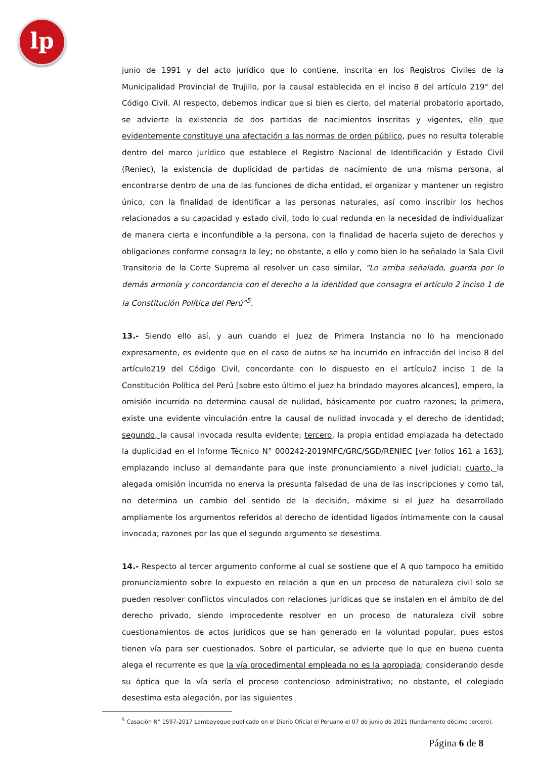lp
junio de 1991 y del acto jurídico que lo contiene, inscrita en los Registros Civiles de la Municipalidad Provincial de Trujillo, por la causal establecida en el inciso 8 del artículo 219° del Código Civil. Al respecto, debemos indicar que si bien es cierto, del material probatorio aportado, se advierte la existencia de dos partidas de nacimientos inscritas y vigentes, ello que evidentemente constituye una afectación a las normas de orden público, pues no resulta tolerable dentro del marco jurídico que establece el Registro Nacional de Identificación y Estado Civil (Reniec), la existencia de duplicidad de partidas de nacimiento de una misma persona, al encontrarse dentro de una de las funciones de dicha entidad, el organizar y mantener un registro único, con la finalidad de identificar a las personas naturales, así como inscribir los hechos relacionados a su capacidad y estado civil, todo lo cual redunda en la necesidad de individualizar de manera cierta e inconfundible a la persona, con la finalidad de hacerla sujeto de derechos y obligaciones conforme consagra la ley; no obstante, a ello y como bien lo ha señalado la Sala Civil Transitoria de la Corte Suprema al resolver un caso similar, “Lo arriba señalado, guarda por lo demás armonía y concordancia con el derecho a la identidad que consagra el artículo 2 inciso 1 de la Constitución Política del Perú”<sup>5</sup>.
13.- Siendo ello así, y aun cuando el Juez de Primera Instancia no lo ha mencionado expresamente, es evidente que en el caso de autos se ha incurrido en infracción del inciso 8 del artículo219 del Código Civil, concordante con lo dispuesto en el artículo2 inciso 1 de la Constitución Política del Perú [sobre esto último el juez ha brindado mayores alcances], empero, la omisión incurrida no determina causal de nulidad, básicamente por cuatro razones; la primera, existe una evidente vinculación entre la causal de nulidad invocada y el derecho de identidad; segundo, la causal invocada resulta evidente; tercero, la propia entidad emplazada ha detectado la duplicidad en el Informe Técnico N° 000242-2019MFC/GRC/SGD/RENIEC [ver folios 161 a 163], emplazando incluso al demandante para que inste pronunciamiento a nivel judicial; cuarto, la alegada omisión incurrida no enerva la presunta falsedad de una de las inscripciones y como tal, no determina un cambio del sentido de la decisión, máxime si el juez ha desarrollado ampliamente los argumentos referidos al derecho de identidad ligados íntimamente con la causal invocada; razones por las que el segundo argumento se desestima.
14.- Respecto al tercer argumento conforme al cual se sostiene que el A quo tampoco ha emitido pronunciamiento sobre lo expuesto en relación a que en un proceso de naturaleza civil solo se pueden resolver conflictos vinculados con relaciones jurídicas que se instalen en el ámbito de del derecho privado, siendo improcedente resolver en un proceso de naturaleza civil sobre cuestionamientos de actos jurídicos que se han generado en la voluntad popular, pues estos tienen vía para ser cuestionados. Sobre el particular, se advierte que lo que en buena cuenta alega el recurrente es que la vía procedimental empleada no es la apropiada; considerando desde su óptica que la vía sería el proceso contencioso administrativo; no obstante, el colegiado desestima esta alegación, por las siguientes
<sup>5</sup> Casación N° 1597-2017 Lambayeque publicado en el Diario Oficial el Peruano el 07 de junio de 2021 (fundamento décimo tercero).
Página 6 de 8